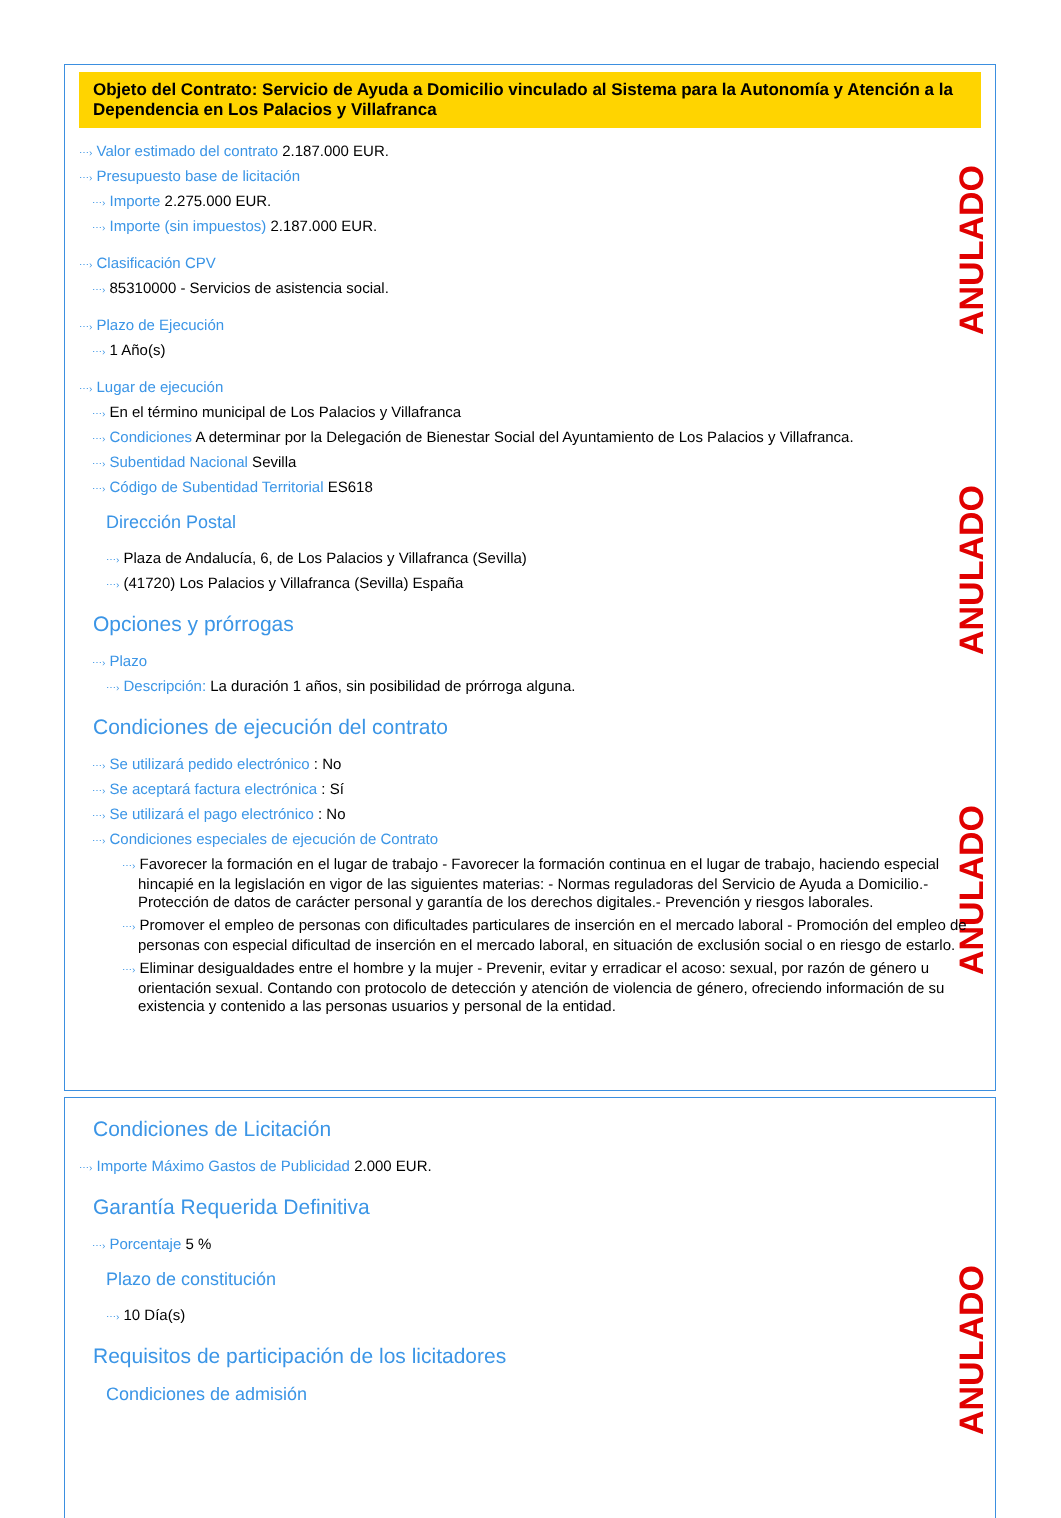ANULADO
ANULADO
ANULADO
ANULADO
Objeto del Contrato: Servicio de Ayuda a Domicilio vinculado al Sistema para la Autonomía y Atención a la Dependencia en Los Palacios y Villafranca
⋯› Valor estimado del contrato 2.187.000 EUR.
⋯› Presupuesto base de licitación
⋯› Importe 2.275.000 EUR.
⋯› Importe (sin impuestos) 2.187.000 EUR.
⋯› Clasificación CPV
⋯› 85310000 - Servicios de asistencia social.
⋯› Plazo de Ejecución
⋯› 1 Año(s)
⋯› Lugar de ejecución
⋯› En el término municipal de Los Palacios y Villafranca
⋯› Condiciones A determinar por la Delegación de Bienestar Social del Ayuntamiento de Los Palacios y Villafranca.
⋯› Subentidad Nacional Sevilla
⋯› Código de Subentidad Territorial ES618
Dirección Postal
⋯› Plaza de Andalucía, 6, de Los Palacios y Villafranca (Sevilla)
⋯› (41720) Los Palacios y Villafranca (Sevilla) España
Opciones y prórrogas
⋯› Plazo
⋯› Descripción: La duración 1 años, sin posibilidad de prórroga alguna.
Condiciones de ejecución del contrato
⋯› Se utilizará pedido electrónico : No
⋯› Se aceptará factura electrónica : Sí
⋯› Se utilizará el pago electrónico : No
⋯› Condiciones especiales de ejecución de Contrato
⋯› Favorecer la formación en el lugar de trabajo - Favorecer la formación continua en el lugar de trabajo, haciendo especial hincapié en la legislación en vigor de las siguientes materias: - Normas reguladoras del Servicio de Ayuda a Domicilio.- Protección de datos de carácter personal y garantía de los derechos digitales.- Prevención y riesgos laborales.
⋯› Promover el empleo de personas con dificultades particulares de inserción en el mercado laboral - Promoción del empleo de personas con especial dificultad de inserción en el mercado laboral, en situación de exclusión social o en riesgo de estarlo.
⋯› Eliminar desigualdades entre el hombre y la mujer - Prevenir, evitar y erradicar el acoso: sexual, por razón de género u orientación sexual. Contando con protocolo de detección y atención de violencia de género, ofreciendo información de su existencia y contenido a las personas usuarios y personal de la entidad.
Condiciones de Licitación
⋯› Importe Máximo Gastos de Publicidad 2.000 EUR.
Garantía Requerida Definitiva
⋯› Porcentaje 5 %
Plazo de constitución
⋯› 10 Día(s)
Requisitos de participación de los licitadores
Condiciones de admisión